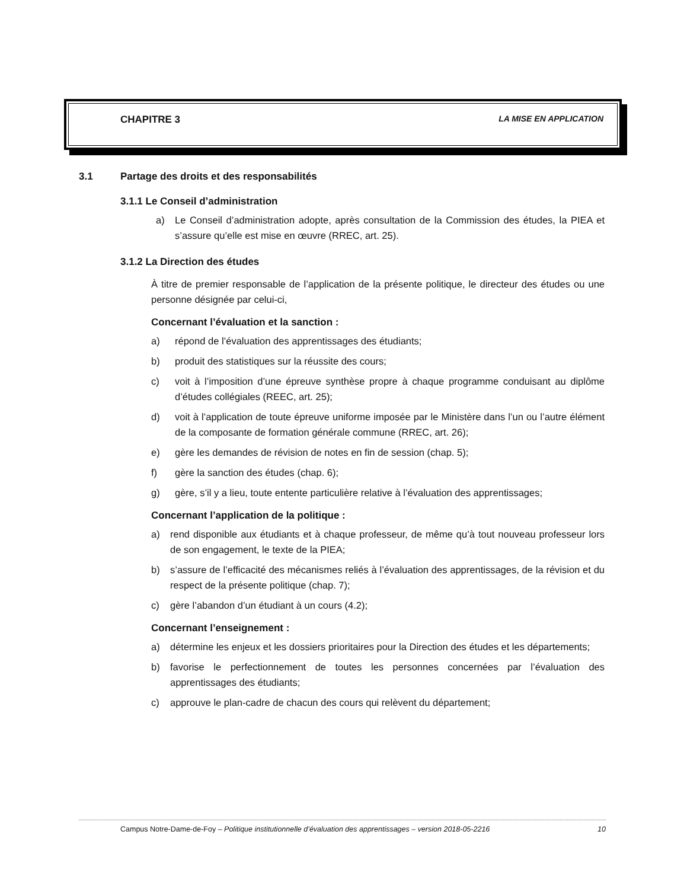CHAPITRE 3 LA MISE EN APPLICATION
3.1 Partage des droits et des responsabilités
3.1.1 Le Conseil d’administration
a) Le Conseil d’administration adopte, après consultation de la Commission des études, la PIEA et s’assure qu’elle est mise en œuvre (RREC, art. 25).
3.1.2 La Direction des études
À titre de premier responsable de l’application de la présente politique, le directeur des études ou une personne désignée par celui-ci,
Concernant l’évaluation et la sanction :
a) répond de l’évaluation des apprentissages des étudiants;
b) produit des statistiques sur la réussite des cours;
c) voit à l’imposition d’une épreuve synthèse propre à chaque programme conduisant au diplôme d’études collégiales (REEC, art. 25);
d) voit à l’application de toute épreuve uniforme imposée par le Ministère dans l’un ou l’autre élément de la composante de formation générale commune (RREC, art. 26);
e) gère les demandes de révision de notes en fin de session (chap. 5);
f) gère la sanction des études (chap. 6);
g) gère, s’il y a lieu, toute entente particulière relative à l’évaluation des apprentissages;
Concernant l’application de la politique :
a) rend disponible aux étudiants et à chaque professeur, de même qu’à tout nouveau professeur lors de son engagement, le texte de la PIEA;
b) s’assure de l’efficacité des mécanismes reliés à l’évaluation des apprentissages, de la révision et du respect de la présente politique (chap. 7);
c) gère l’abandon d’un étudiant à un cours (4.2);
Concernant l’enseignement :
a) détermine les enjeux et les dossiers prioritaires pour la Direction des études et les départements;
b) favorise le perfectionnement de toutes les personnes concernées par l’évaluation des apprentissages des étudiants;
c) approuve le plan-cadre de chacun des cours qui relèvent du département;
Campus Notre-Dame-de-Foy – Politique institutionnelle d’évaluation des apprentissages – version 2018-05-2216 10